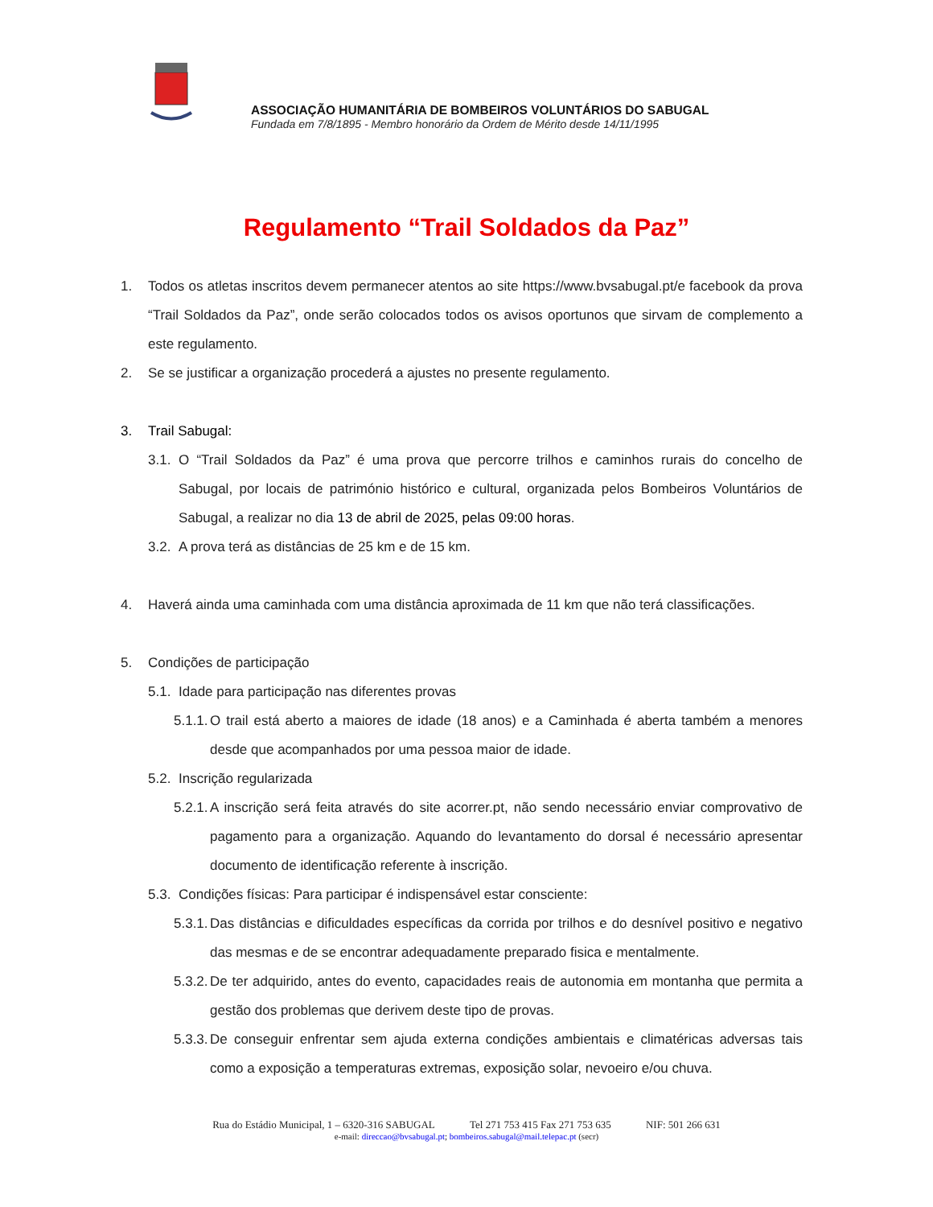ASSOCIAÇÃO HUMANITÁRIA DE BOMBEIROS VOLUNTÁRIOS DO SABUGAL
Fundada em 7/8/1895 - Membro honorário da Ordem de Mérito desde 14/11/1995
Regulamento “Trail Soldados da Paz”
1. Todos os atletas inscritos devem permanecer atentos ao site https://www.bvsabugal.pt/e facebook da prova “Trail Soldados da Paz”, onde serão colocados todos os avisos oportunos que sirvam de complemento a este regulamento.
2. Se se justificar a organização procederá a ajustes no presente regulamento.
3. Trail Sabugal:
3.1.
O “Trail Soldados da Paz” é uma prova que percorre trilhos e caminhos rurais do concelho de Sabugal, por locais de património histórico e cultural, organizada pelos Bombeiros Voluntários de Sabugal, a realizar no dia 13 de abril de 2025, pelas 09:00 horas.
3.2.
A prova terá as distâncias de 25 km e de 15 km.
4. Haverá ainda uma caminhada com uma distância aproximada de 11 km que não terá classificações.
5. Condições de participação
5.1.
Idade para participação nas diferentes provas
5.1.1.
O trail está aberto a maiores de idade (18 anos) e a Caminhada é aberta também a menores desde que acompanhados por uma pessoa maior de idade.
5.2.
Inscrição regularizada
5.2.1.
A inscrição será feita através do site acorrer.pt, não sendo necessário enviar comprovativo de pagamento para a organização. Aquando do levantamento do dorsal é necessário apresentar documento de identificação referente à inscrição.
5.3.
Condições físicas: Para participar é indispensável estar consciente:
5.3.1.
Das distâncias e dificuldades específicas da corrida por trilhos e do desnível positivo e negativo das mesmas e de se encontrar adequadamente preparado fisica e mentalmente.
5.3.2.
De ter adquirido, antes do evento, capacidades reais de autonomia em montanha que permita a gestão dos problemas que derivem deste tipo de provas.
5.3.3.
De conseguir enfrentar sem ajuda externa condições ambientais e climatéricas adversas tais como a exposição a temperaturas extremas, exposição solar, nevoeiro e/ou chuva.
Rua do Estádio Municipal, 1 – 6320-316 SABUGAL Tel 271 753 415 Fax 271 753 635 NIF: 501 266 631
e-mail: direccao@bvsabugal.pt; bombeiros.sabugal@mail.telepac.pt (secr)